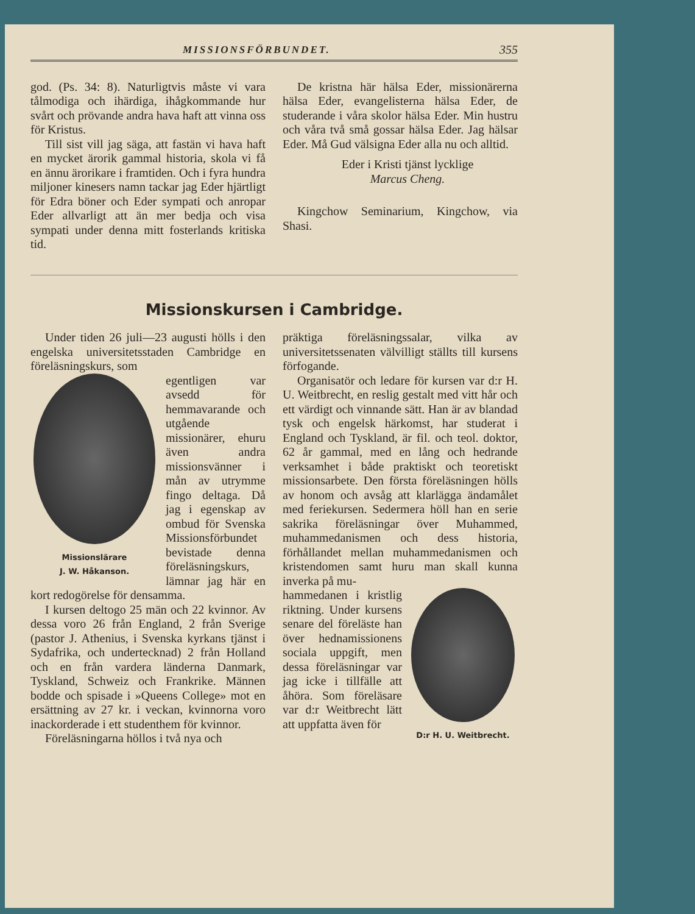MISSIONSFÖRBUNDET. 355
god. (Ps. 34: 8). Naturligtvis måste vi vara tålmodiga och ihärdiga, ihågkommande hur svårt och prövande andra hava haft att vinna oss för Kristus.
Till sist vill jag säga, att fastän vi hava haft en mycket ärorik gammal historia, skola vi få en ännu ärorikare i framtiden. Och i fyra hundra miljoner kinesers namn tackar jag Eder hjärtligt för Edra böner och Eder sympati och anropar Eder allvarligt att än mer bedja och visa sympati under denna mitt fosterlands kritiska tid.
De kristna här hälsa Eder, missionärerna hälsa Eder, evangelisterna hälsa Eder, de studerande i våra skolor hälsa Eder. Min hustru och våra två små gossar hälsa Eder. Jag hälsar Eder. Må Gud välsigna Eder alla nu och alltid.
Eder i Kristi tjänst lycklige
Marcus Cheng.
Kingchow Seminarium, Kingchow, via Shasi.
Missionskursen i Cambridge.
Under tiden 26 juli—23 augusti hölls i den engelska universitetsstaden Cambridge en föreläsningskurs, som
Missionslärare
J. W. Håkanson.
egentligen var avsedd för hemmavarande och utgående missionärer, ehuru även andra missionsvänner i mån av utrymme fingo deltaga. Då jag i egenskap av ombud för Svenska Missionsförbundet bevistade denna föreläsningskurs, lämnar jag här en kort redogörelse för densamma.
I kursen deltogo 25 män och 22 kvinnor. Av dessa voro 26 från England, 2 från Sverige (pastor J. Athenius, i Svenska kyrkans tjänst i Sydafrika, och undertecknad) 2 från Holland och en från vardera länderna Danmark, Tyskland, Schweiz och Frankrike. Männen bodde och spisade i »Queens College» mot en ersättning av 27 kr. i veckan, kvinnorna voro inackorderade i ett studenthem för kvinnor.
Föreläsningarna höllos i två nya och
präktiga föreläsningssalar, vilka av universitetssenaten välvilligt ställts till kursens förfogande.
Organisatör och ledare för kursen var d:r H. U. Weitbrecht, en reslig gestalt med vitt hår och ett värdigt och vinnande sätt. Han är av blandad tysk och engelsk härkomst, har studerat i England och Tyskland, är fil. och teol. doktor, 62 år gammal, med en lång och hedrande verksamhet i både praktiskt och teoretiskt missionsarbete. Den första föreläsningen hölls av honom och avsåg att klarlägga ändamålet med feriekursen. Sedermera höll han en serie sakrika föreläsningar över Muhammed, muhammedanismen och dess historia, förhållandet mellan muhammedanismen och kristendomen samt huru man skall kunna inverka på mu-
D:r H. U. Weitbrecht.
hammedanen i kristlig riktning. Under kursens senare del föreläste han över hednamissionens sociala uppgift, men dessa föreläsningar var jag icke i tillfälle att åhöra. Som föreläsare var d:r Weitbrecht lätt att uppfatta även för